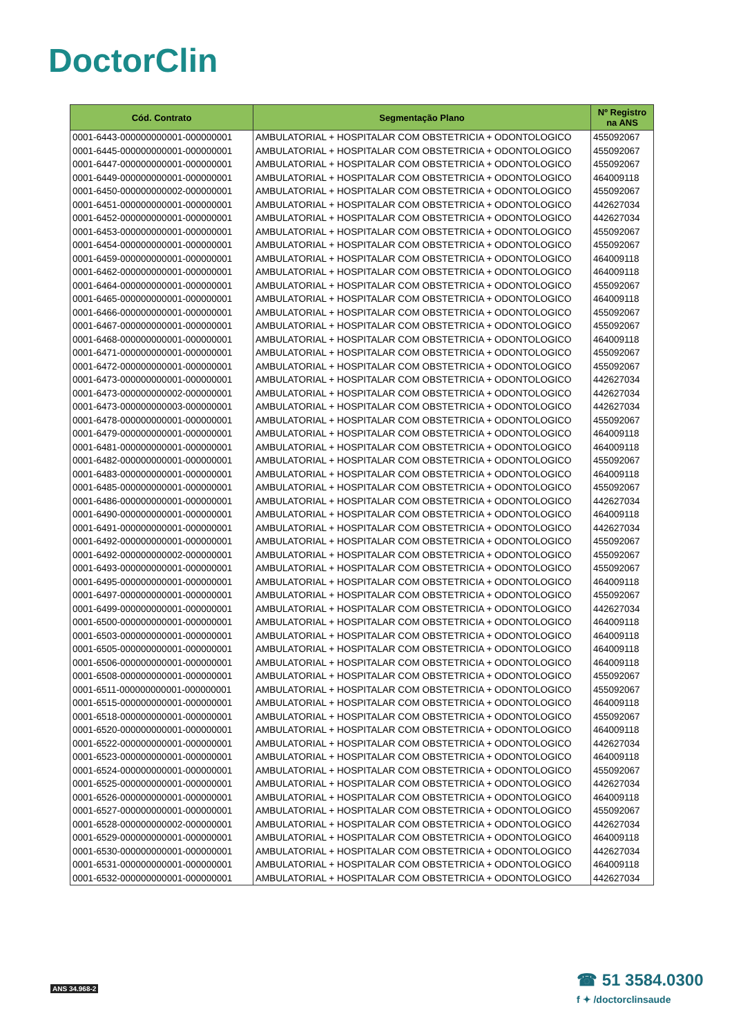DoctorClin
| Cód. Contrato | Segmentação Plano | Nº Registro na ANS |
| --- | --- | --- |
| 0001-6443-000000000001-000000001 | AMBULATORIAL + HOSPITALAR COM OBSTETRICIA + ODONTOLOGICO | 455092067 |
| 0001-6445-000000000001-000000001 | AMBULATORIAL + HOSPITALAR COM OBSTETRICIA + ODONTOLOGICO | 455092067 |
| 0001-6447-000000000001-000000001 | AMBULATORIAL + HOSPITALAR COM OBSTETRICIA + ODONTOLOGICO | 455092067 |
| 0001-6449-000000000001-000000001 | AMBULATORIAL + HOSPITALAR COM OBSTETRICIA + ODONTOLOGICO | 464009118 |
| 0001-6450-000000000002-000000001 | AMBULATORIAL + HOSPITALAR COM OBSTETRICIA + ODONTOLOGICO | 455092067 |
| 0001-6451-000000000001-000000001 | AMBULATORIAL + HOSPITALAR COM OBSTETRICIA + ODONTOLOGICO | 442627034 |
| 0001-6452-000000000001-000000001 | AMBULATORIAL + HOSPITALAR COM OBSTETRICIA + ODONTOLOGICO | 442627034 |
| 0001-6453-000000000001-000000001 | AMBULATORIAL + HOSPITALAR COM OBSTETRICIA + ODONTOLOGICO | 455092067 |
| 0001-6454-000000000001-000000001 | AMBULATORIAL + HOSPITALAR COM OBSTETRICIA + ODONTOLOGICO | 455092067 |
| 0001-6459-000000000001-000000001 | AMBULATORIAL + HOSPITALAR COM OBSTETRICIA + ODONTOLOGICO | 464009118 |
| 0001-6462-000000000001-000000001 | AMBULATORIAL + HOSPITALAR COM OBSTETRICIA + ODONTOLOGICO | 464009118 |
| 0001-6464-000000000001-000000001 | AMBULATORIAL + HOSPITALAR COM OBSTETRICIA + ODONTOLOGICO | 455092067 |
| 0001-6465-000000000001-000000001 | AMBULATORIAL + HOSPITALAR COM OBSTETRICIA + ODONTOLOGICO | 464009118 |
| 0001-6466-000000000001-000000001 | AMBULATORIAL + HOSPITALAR COM OBSTETRICIA + ODONTOLOGICO | 455092067 |
| 0001-6467-000000000001-000000001 | AMBULATORIAL + HOSPITALAR COM OBSTETRICIA + ODONTOLOGICO | 455092067 |
| 0001-6468-000000000001-000000001 | AMBULATORIAL + HOSPITALAR COM OBSTETRICIA + ODONTOLOGICO | 464009118 |
| 0001-6471-000000000001-000000001 | AMBULATORIAL + HOSPITALAR COM OBSTETRICIA + ODONTOLOGICO | 455092067 |
| 0001-6472-000000000001-000000001 | AMBULATORIAL + HOSPITALAR COM OBSTETRICIA + ODONTOLOGICO | 455092067 |
| 0001-6473-000000000001-000000001 | AMBULATORIAL + HOSPITALAR COM OBSTETRICIA + ODONTOLOGICO | 442627034 |
| 0001-6473-000000000002-000000001 | AMBULATORIAL + HOSPITALAR COM OBSTETRICIA + ODONTOLOGICO | 442627034 |
| 0001-6473-000000000003-000000001 | AMBULATORIAL + HOSPITALAR COM OBSTETRICIA + ODONTOLOGICO | 442627034 |
| 0001-6478-000000000001-000000001 | AMBULATORIAL + HOSPITALAR COM OBSTETRICIA + ODONTOLOGICO | 455092067 |
| 0001-6479-000000000001-000000001 | AMBULATORIAL + HOSPITALAR COM OBSTETRICIA + ODONTOLOGICO | 464009118 |
| 0001-6481-000000000001-000000001 | AMBULATORIAL + HOSPITALAR COM OBSTETRICIA + ODONTOLOGICO | 464009118 |
| 0001-6482-000000000001-000000001 | AMBULATORIAL + HOSPITALAR COM OBSTETRICIA + ODONTOLOGICO | 455092067 |
| 0001-6483-000000000001-000000001 | AMBULATORIAL + HOSPITALAR COM OBSTETRICIA + ODONTOLOGICO | 464009118 |
| 0001-6485-000000000001-000000001 | AMBULATORIAL + HOSPITALAR COM OBSTETRICIA + ODONTOLOGICO | 455092067 |
| 0001-6486-000000000001-000000001 | AMBULATORIAL + HOSPITALAR COM OBSTETRICIA + ODONTOLOGICO | 442627034 |
| 0001-6490-000000000001-000000001 | AMBULATORIAL + HOSPITALAR COM OBSTETRICIA + ODONTOLOGICO | 464009118 |
| 0001-6491-000000000001-000000001 | AMBULATORIAL + HOSPITALAR COM OBSTETRICIA + ODONTOLOGICO | 442627034 |
| 0001-6492-000000000001-000000001 | AMBULATORIAL + HOSPITALAR COM OBSTETRICIA + ODONTOLOGICO | 455092067 |
| 0001-6492-000000000002-000000001 | AMBULATORIAL + HOSPITALAR COM OBSTETRICIA + ODONTOLOGICO | 455092067 |
| 0001-6493-000000000001-000000001 | AMBULATORIAL + HOSPITALAR COM OBSTETRICIA + ODONTOLOGICO | 455092067 |
| 0001-6495-000000000001-000000001 | AMBULATORIAL + HOSPITALAR COM OBSTETRICIA + ODONTOLOGICO | 464009118 |
| 0001-6497-000000000001-000000001 | AMBULATORIAL + HOSPITALAR COM OBSTETRICIA + ODONTOLOGICO | 455092067 |
| 0001-6499-000000000001-000000001 | AMBULATORIAL + HOSPITALAR COM OBSTETRICIA + ODONTOLOGICO | 442627034 |
| 0001-6500-000000000001-000000001 | AMBULATORIAL + HOSPITALAR COM OBSTETRICIA + ODONTOLOGICO | 464009118 |
| 0001-6503-000000000001-000000001 | AMBULATORIAL + HOSPITALAR COM OBSTETRICIA + ODONTOLOGICO | 464009118 |
| 0001-6505-000000000001-000000001 | AMBULATORIAL + HOSPITALAR COM OBSTETRICIA + ODONTOLOGICO | 464009118 |
| 0001-6506-000000000001-000000001 | AMBULATORIAL + HOSPITALAR COM OBSTETRICIA + ODONTOLOGICO | 464009118 |
| 0001-6508-000000000001-000000001 | AMBULATORIAL + HOSPITALAR COM OBSTETRICIA + ODONTOLOGICO | 455092067 |
| 0001-6511-000000000001-000000001 | AMBULATORIAL + HOSPITALAR COM OBSTETRICIA + ODONTOLOGICO | 455092067 |
| 0001-6515-000000000001-000000001 | AMBULATORIAL + HOSPITALAR COM OBSTETRICIA + ODONTOLOGICO | 464009118 |
| 0001-6518-000000000001-000000001 | AMBULATORIAL + HOSPITALAR COM OBSTETRICIA + ODONTOLOGICO | 455092067 |
| 0001-6520-000000000001-000000001 | AMBULATORIAL + HOSPITALAR COM OBSTETRICIA + ODONTOLOGICO | 464009118 |
| 0001-6522-000000000001-000000001 | AMBULATORIAL + HOSPITALAR COM OBSTETRICIA + ODONTOLOGICO | 442627034 |
| 0001-6523-000000000001-000000001 | AMBULATORIAL + HOSPITALAR COM OBSTETRICIA + ODONTOLOGICO | 464009118 |
| 0001-6524-000000000001-000000001 | AMBULATORIAL + HOSPITALAR COM OBSTETRICIA + ODONTOLOGICO | 455092067 |
| 0001-6525-000000000001-000000001 | AMBULATORIAL + HOSPITALAR COM OBSTETRICIA + ODONTOLOGICO | 442627034 |
| 0001-6526-000000000001-000000001 | AMBULATORIAL + HOSPITALAR COM OBSTETRICIA + ODONTOLOGICO | 464009118 |
| 0001-6527-000000000001-000000001 | AMBULATORIAL + HOSPITALAR COM OBSTETRICIA + ODONTOLOGICO | 455092067 |
| 0001-6528-000000000002-000000001 | AMBULATORIAL + HOSPITALAR COM OBSTETRICIA + ODONTOLOGICO | 442627034 |
| 0001-6529-000000000001-000000001 | AMBULATORIAL + HOSPITALAR COM OBSTETRICIA + ODONTOLOGICO | 464009118 |
| 0001-6530-000000000001-000000001 | AMBULATORIAL + HOSPITALAR COM OBSTETRICIA + ODONTOLOGICO | 442627034 |
| 0001-6531-000000000001-000000001 | AMBULATORIAL + HOSPITALAR COM OBSTETRICIA + ODONTOLOGICO | 464009118 |
| 0001-6532-000000000001-000000001 | AMBULATORIAL + HOSPITALAR COM OBSTETRICIA + ODONTOLOGICO | 442627034 |
ANS 34.968-2
☎ 51 3584.0300
f ✦ /doctorclinsaude